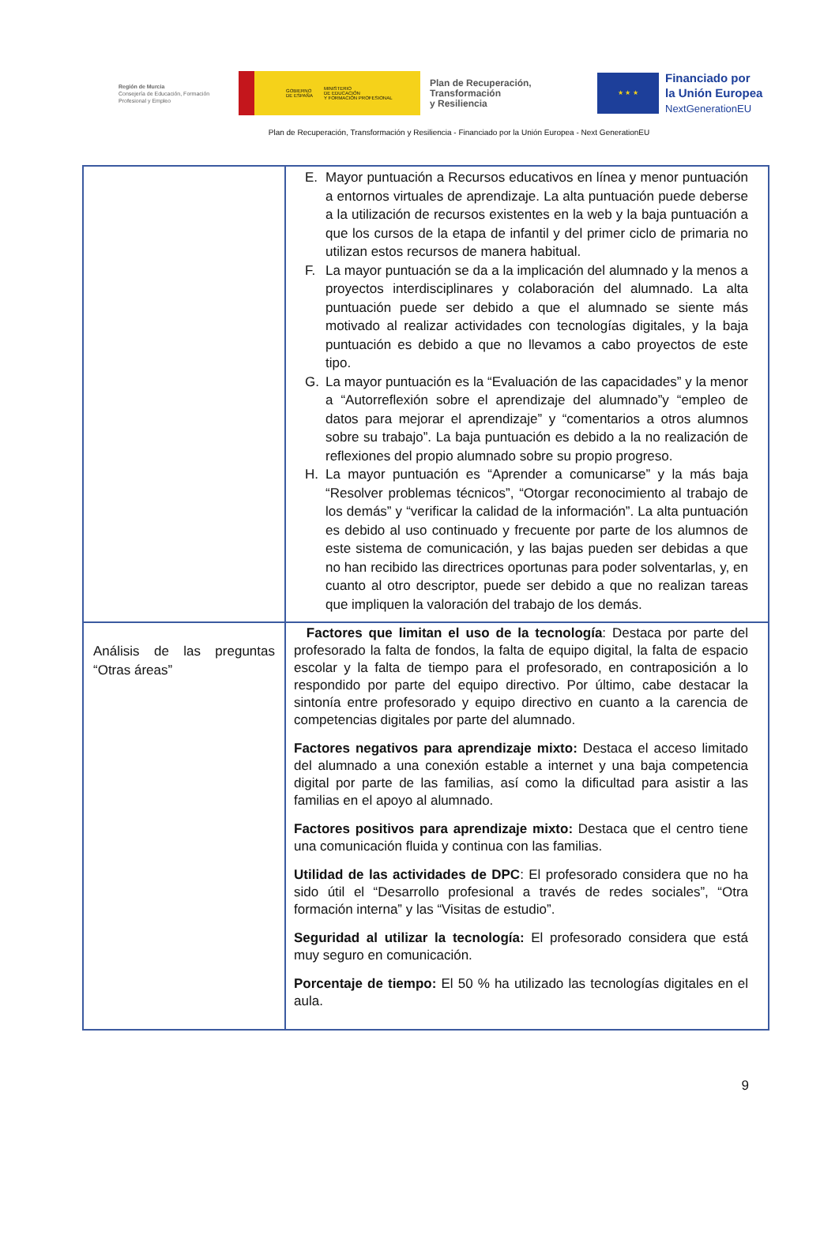Región de Murcia
Consejería de Educación, Formación Profesional y Empleo
GOBIERNO
DE ESPAÑA MINISTERIO
DE EDUCACIÓN
Y FORMACIÓN PROFESIONAL
Plan de Recuperación,
Transformación
y Resiliencia
★ ★ ★
Financiado por
la Unión Europea
NextGenerationEU
Plan de Recuperación, Transformación y Resiliencia - Financiado por la Unión Europea - Next GenerationEU
| | E. Mayor puntuación a Recursos educativos en línea y menor puntuación a entornos virtuales de aprendizaje. La alta puntuación puede deberse a la utilización de recursos existentes en la web y la baja puntuación a que los cursos de la etapa de infantil y del primer ciclo de primaria no utilizan estos recursos de manera habitual. F. La mayor puntuación se da a la implicación del alumnado y la menos a proyectos interdisciplinares y colaboración del alumnado. La alta puntuación puede ser debido a que el alumnado se siente más motivado al realizar actividades con tecnologías digitales, y la baja puntuación es debido a que no llevamos a cabo proyectos de este tipo. G. La mayor puntuación es la “Evaluación de las capacidades” y la menor a “Autorreflexión sobre el aprendizaje del alumnado”y “empleo de datos para mejorar el aprendizaje” y “comentarios a otros alumnos sobre su trabajo”. La baja puntuación es debido a la no realización de reflexiones del propio alumnado sobre su propio progreso. H. La mayor puntuación es “Aprender a comunicarse” y la más baja “Resolver problemas técnicos”, “Otorgar reconocimiento al trabajo de los demás” y “verificar la calidad de la información”. La alta puntuación es debido al uso continuado y frecuente por parte de los alumnos de este sistema de comunicación, y las bajas pueden ser debidas a que no han recibido las directrices oportunas para poder solventarlas, y, en cuanto al otro descriptor, puede ser debido a que no realizan tareas que impliquen la valoración del trabajo de los demás. |
| Análisis de las preguntas “Otras áreas” | Factores que limitan el uso de la tecnología : Destaca por parte del profesorado la falta de fondos, la falta de equipo digital, la falta de espacio escolar y la falta de tiempo para el profesorado, en contraposición a lo respondido por parte del equipo directivo. Por último, cabe destacar la sintonía entre profesorado y equipo directivo en cuanto a la carencia de competencias digitales por parte del alumnado. Factores negativos para aprendizaje mixto: Destaca el acceso limitado del alumnado a una conexión estable a internet y una baja competencia digital por parte de las familias, así como la dificultad para asistir a las familias en el apoyo al alumnado. Factores positivos para aprendizaje mixto: Destaca que el centro tiene una comunicación fluida y continua con las familias. Utilidad de las actividades de DPC : El profesorado considera que no ha sido útil el “Desarrollo profesional a través de redes sociales”, “Otra formación interna” y las “Visitas de estudio”. Seguridad al utilizar la tecnología: El profesorado considera que está muy seguro en comunicación. Porcentaje de tiempo: El 50 % ha utilizado las tecnologías digitales en el aula. |
9